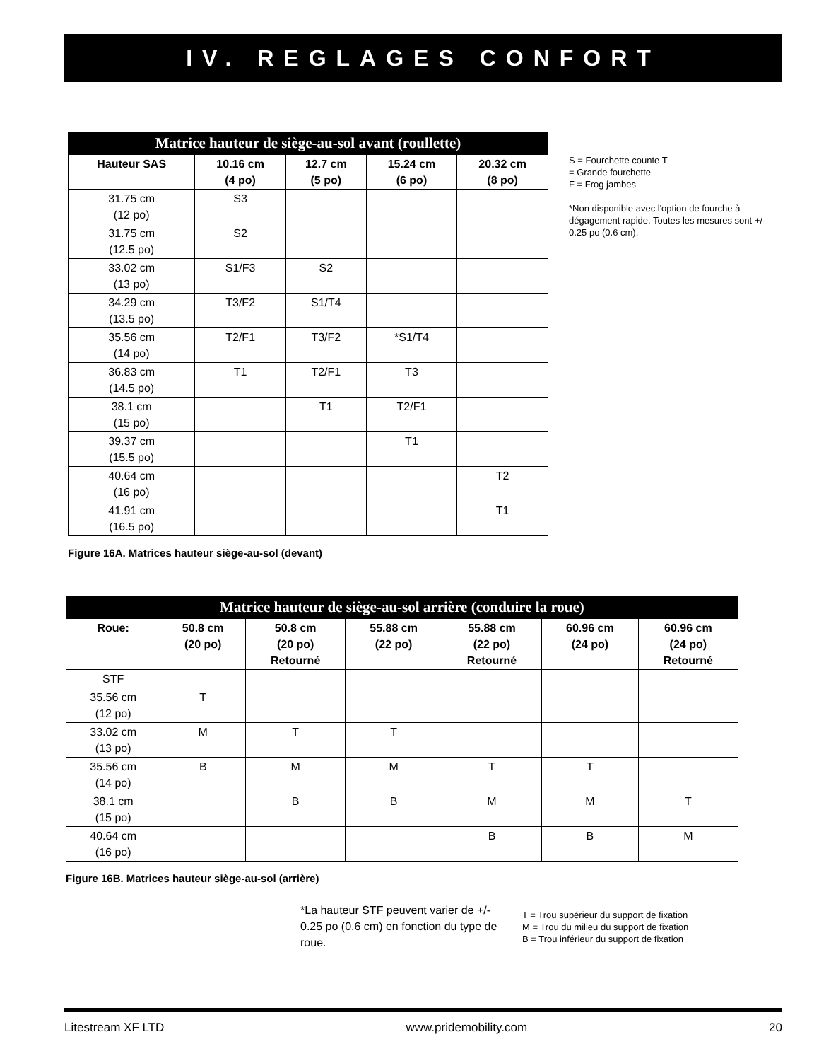IV. REGLAGES CONFORT
| Matrice hauteur de siège-au-sol avant (roullette) | | | | |
| --- | --- | --- | --- | --- |
| Hauteur SAS | 10.16 cm (4 po) | 12.7 cm (5 po) | 15.24 cm (6 po) | 20.32 cm (8 po) |
| 31.75 cm (12 po) | S3 | | | |
| 31.75 cm (12.5 po) | S2 | | | |
| 33.02 cm (13 po) | S1/F3 | S2 | | |
| 34.29 cm (13.5 po) | T3/F2 | S1/T4 | | |
| 35.56 cm (14 po) | T2/F1 | T3/F2 | *S1/T4 | |
| 36.83 cm (14.5 po) | T1 | T2/F1 | T3 | |
| 38.1 cm (15 po) | | T1 | T2/F1 | |
| 39.37 cm (15.5 po) | | | T1 | |
| 40.64 cm (16 po) | | | | T2 |
| 41.91 cm (16.5 po) | | | | T1 |
Figure 16A. Matrices hauteur siège-au-sol (devant)
S = Fourchette counte T
= Grande fourchette
F = Frog jambes
*Non disponible avec l'option de fourche à dégagement rapide. Toutes les mesures sont +/- 0.25 po (0.6 cm).
| Matrice hauteur de siège-au-sol arrière (conduire la roue) | | | | | | |
| --- | --- | --- | --- | --- | --- | --- |
| Roue: | 50.8 cm (20 po) | 50.8 cm (20 po) Retourné | 55.88 cm (22 po) | 55.88 cm (22 po) Retourné | 60.96 cm (24 po) | 60.96 cm (24 po) Retourné |
| STF | | | | | | |
| 35.56 cm (12 po) | T | | | | | |
| 33.02 cm (13 po) | M | T | T | | | |
| 35.56 cm (14 po) | B | M | M | T | T | |
| 38.1 cm (15 po) | | B | B | M | M | T |
| 40.64 cm (16 po) | | | | B | B | M |
Figure 16B. Matrices hauteur siège-au-sol (arrière)
*La hauteur STF peuvent varier de +/- 0.25 po (0.6 cm) en fonction du type de roue.
T = Trou supérieur du support de fixation
M = Trou du milieu du support de fixation
B = Trou inférieur du support de fixation
Litestream XF LTD www.pridemobility.com 20